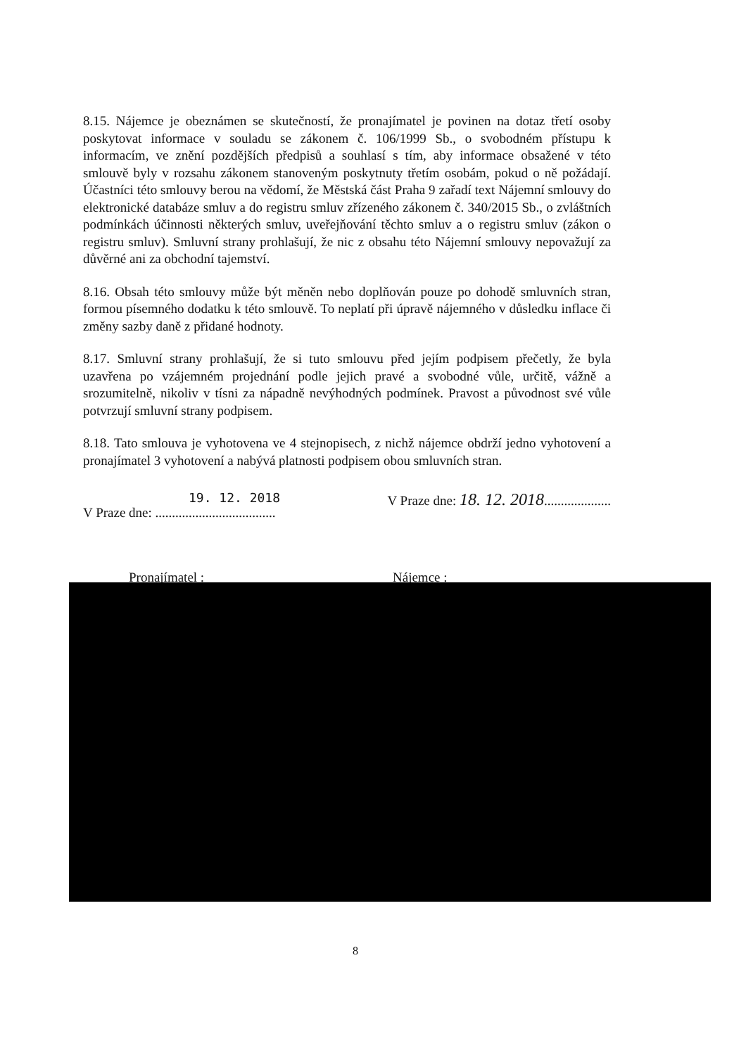8.15. Nájemce je obeznámen se skutečností, že pronajímatel je povinen na dotaz třetí osoby poskytovat informace v souladu se zákonem č. 106/1999 Sb., o svobodném přístupu k informacím, ve znění pozdějších předpisů a souhlasí s tím, aby informace obsažené v této smlouvě byly v rozsahu zákonem stanoveným poskytnuty třetím osobám, pokud o ně požádají. Účastníci této smlouvy berou na vědomí, že Městská část Praha 9 zařadí text Nájemní smlouvy do elektronické databáze smluv a do registru smluv zřízeného zákonem č. 340/2015 Sb., o zvláštních podmínkách účinnosti některých smluv, uveřejňování těchto smluv a o registru smluv (zákon o registru smluv). Smluvní strany prohlašují, že nic z obsahu této Nájemní smlouvy nepovažují za důvěrné ani za obchodní tajemství.
8.16. Obsah této smlouvy může být měněn nebo doplňován pouze po dohodě smluvních stran, formou písemného dodatku k této smlouvě. To neplatí při úpravě nájemného v důsledku inflace či změny sazby daně z přidané hodnoty.
8.17. Smluvní strany prohlašují, že si tuto smlouvu před jejím podpisem přečetly, že byla uzavřena po vzájemném projednání podle jejich pravé a svobodné vůle, určitě, vážně a srozumitelně, nikoliv v tísni za nápadně nevýhodných podmínek. Pravost a původnost své vůle potvrzují smluvní strany podpisem.
8.18. Tato smlouva je vyhotovena ve 4 stejnopisech, z nichž nájemce obdrží jedno vyhotovení a pronajímatel 3 vyhotovení a nabývá platnosti podpisem obou smluvních stran.
19. 12. 2018
V Praze dne: ....................................
V Praze dne: 18. 12. 2018....................
Pronajímatel : Nájemce :
8